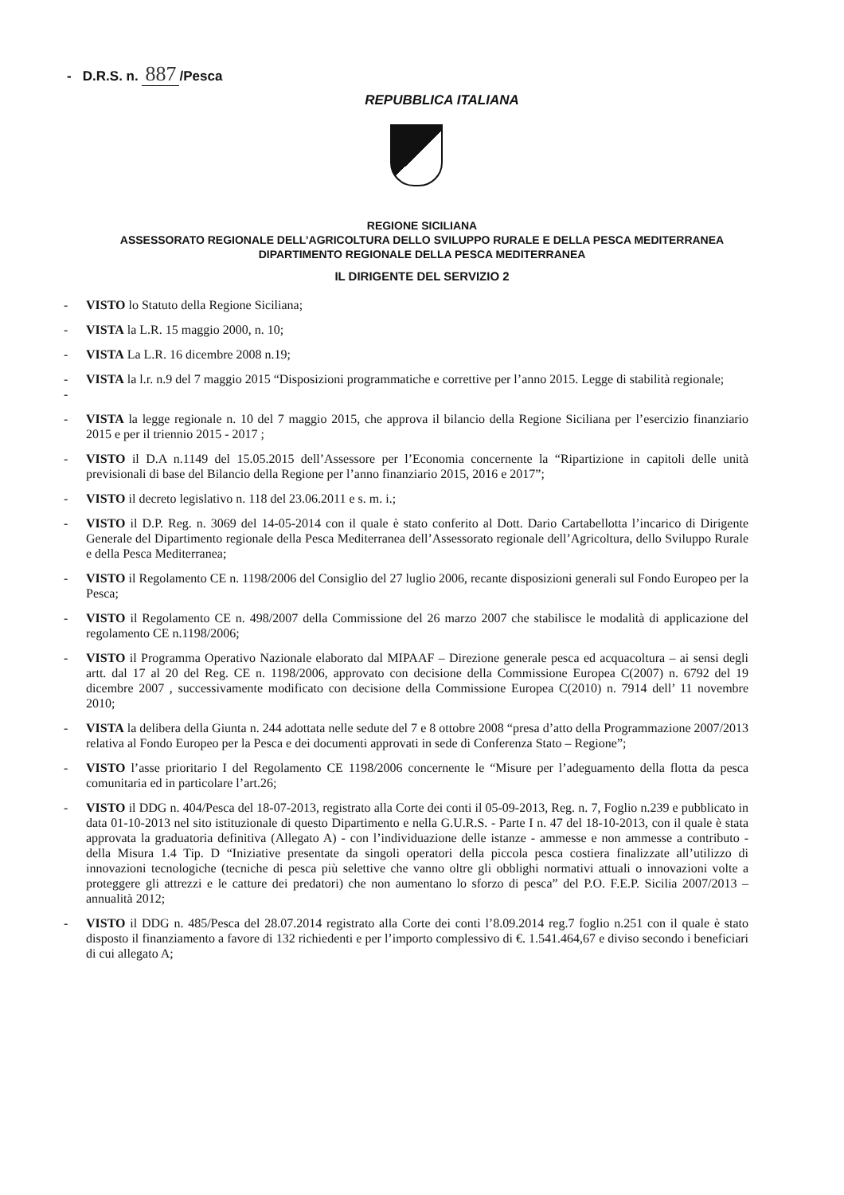- D.R.S. n. 887 /Pesca
REPUBBLICA ITALIANA
REGIONE SICILIANA
ASSESSORATO REGIONALE DELL’AGRICOLTURA DELLO SVILUPPO RURALE E DELLA PESCA MEDITERRANEA
DIPARTIMENTO REGIONALE DELLA PESCA MEDITERRANEA
IL DIRIGENTE DEL SERVIZIO 2
- VISTO lo Statuto della Regione Siciliana;
- VISTA la L.R. 15 maggio 2000, n. 10;
- VISTA La L.R. 16 dicembre 2008 n.19;
-
- VISTA la l.r. n.9 del 7 maggio 2015 “Disposizioni programmatiche e correttive per l’anno 2015. Legge di stabilità regionale;
- VISTA la legge regionale n. 10 del 7 maggio 2015, che approva il bilancio della Regione Siciliana per l’esercizio finanziario 2015 e per il triennio 2015 - 2017 ;
- VISTO il D.A n.1149 del 15.05.2015 dell’Assessore per l’Economia concernente la “Ripartizione in capitoli delle unità previsionali di base del Bilancio della Regione per l’anno finanziario 2015, 2016 e 2017”;
- VISTO il decreto legislativo n. 118 del 23.06.2011 e s. m. i.;
- VISTO il D.P. Reg. n. 3069 del 14-05-2014 con il quale è stato conferito al Dott. Dario Cartabellotta l’incarico di Dirigente Generale del Dipartimento regionale della Pesca Mediterranea dell’Assessorato regionale dell’Agricoltura, dello Sviluppo Rurale e della Pesca Mediterranea;
- VISTO il Regolamento CE n. 1198/2006 del Consiglio del 27 luglio 2006, recante disposizioni generali sul Fondo Europeo per la Pesca;
- VISTO il Regolamento CE n. 498/2007 della Commissione del 26 marzo 2007 che stabilisce le modalità di applicazione del regolamento CE n.1198/2006;
- VISTO il Programma Operativo Nazionale elaborato dal MIPAAF – Direzione generale pesca ed acquacoltura – ai sensi degli artt. dal 17 al 20 del Reg. CE n. 1198/2006, approvato con decisione della Commissione Europea C(2007) n. 6792 del 19 dicembre 2007 , successivamente modificato con decisione della Commissione Europea C(2010) n. 7914 dell’ 11 novembre 2010;
- VISTA la delibera della Giunta n. 244 adottata nelle sedute del 7 e 8 ottobre 2008 “presa d’atto della Programmazione 2007/2013 relativa al Fondo Europeo per la Pesca e dei documenti approvati in sede di Conferenza Stato – Regione”;
- VISTO l’asse prioritario I del Regolamento CE 1198/2006 concernente le “Misure per l’adeguamento della flotta da pesca comunitaria ed in particolare l’art.26;
- VISTO il DDG n. 404/Pesca del 18-07-2013, registrato alla Corte dei conti il 05-09-2013, Reg. n. 7, Foglio n.239 e pubblicato in data 01-10-2013 nel sito istituzionale di questo Dipartimento e nella G.U.R.S. - Parte I n. 47 del 18-10-2013, con il quale è stata approvata la graduatoria definitiva (Allegato A) - con l’individuazione delle istanze - ammesse e non ammesse a contributo - della Misura 1.4 Tip. D “Iniziative presentate da singoli operatori della piccola pesca costiera finalizzate all’utilizzo di innovazioni tecnologiche (tecniche di pesca più selettive che vanno oltre gli obblighi normativi attuali o innovazioni volte a proteggere gli attrezzi e le catture dei predatori) che non aumentano lo sforzo di pesca” del P.O. F.E.P. Sicilia 2007/2013 – annualità 2012;
- VISTO il DDG n. 485/Pesca del 28.07.2014 registrato alla Corte dei conti l’8.09.2014 reg.7 foglio n.251 con il quale è stato disposto il finanziamento a favore di 132 richiedenti e per l’importo complessivo di €. 1.541.464,67 e diviso secondo i beneficiari di cui allegato A;